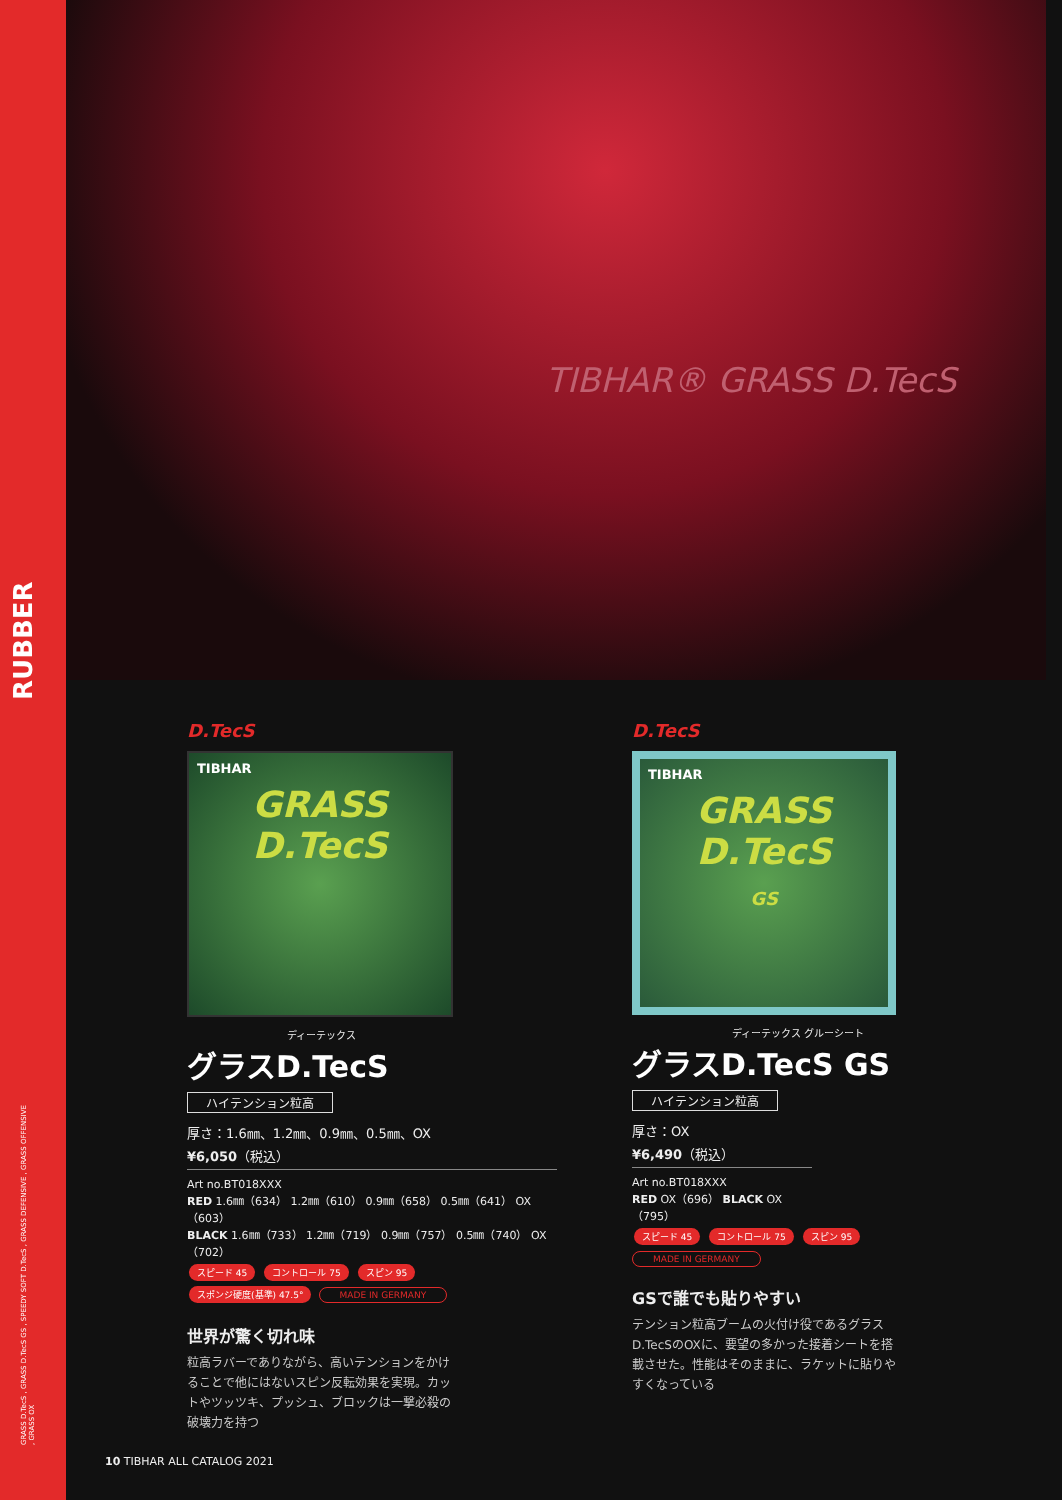RUBBER
GRASS D.TecS , GRASS D.TecS GS , SPEEDY SOFT D.TecS , GRASS DEFENSIVE , GRASS OFFENSIVE , GRASS OX
TIBHAR® GRASS D.TecS
D.TecS
TIBHAR
GRASS
D.TecS
ディーテックス
グラスD.TecS
ハイテンション粒高
厚さ：1.6㎜、1.2㎜、0.9㎜、0.5㎜、OX
¥6,050（税込）
Art no.BT018XXX
RED 1.6㎜（634） 1.2㎜（610） 0.9㎜（658） 0.5㎜（641） OX（603）
BLACK 1.6㎜（733） 1.2㎜（719） 0.9㎜（757） 0.5㎜（740） OX（702）
スピード 45 コントロール 75 スピン 95
スポンジ硬度(基準) 47.5° MADE IN GERMANY
世界が驚く切れ味
粒高ラバーでありながら、高いテンションをかけることで他にはないスピン反転効果を実現。カットやツッツキ、プッシュ、ブロックは一撃必殺の破壊力を持つ
D.TecS
TIBHAR
GRASS
D.TecS
GS
ディーテックス グルーシート
グラスD.TecS GS
ハイテンション粒高
厚さ：OX
¥6,490（税込）
Art no.BT018XXX
RED OX（696） BLACK OX（795）
スピード 45 コントロール 75 スピン 95
MADE IN GERMANY
GSで誰でも貼りやすい
テンション粒高ブームの火付け役であるグラスD.TecSのOXに、要望の多かった接着シートを搭載させた。性能はそのままに、ラケットに貼りやすくなっている
10 TIBHAR ALL CATALOG 2021